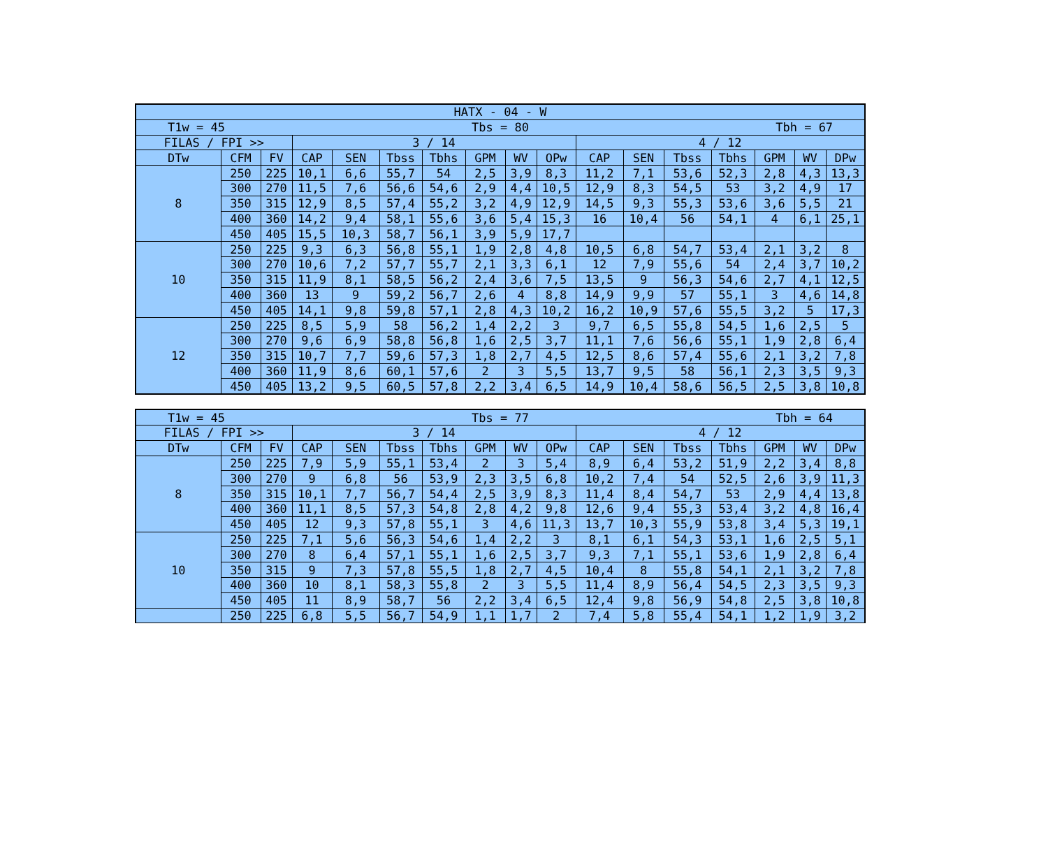| HATX - 04 - W | | | | | | | | | | | | | | | | |
| --- | --- | --- | --- | --- | --- | --- | --- | --- | --- | --- | --- | --- | --- | --- | --- | --- |
| T1w = 45 Tbs = 80 Tbh = 67 | | | | | | | | | | | | | | | | |
| FILAS / FPI >> | | | 3 / 14 | | | | | | | 4 / 12 | | | | | | |
| DTw | CFM | FV | CAP | SEN | Tbss | Tbhs | GPM | WV | OPw | CAP | SEN | Tbss | Tbhs | GPM | WV | DPw |
| 8 | 250 | 225 | 10,1 | 6,6 | 55,7 | 54 | 2,5 | 3,9 | 8,3 | 11,2 | 7,1 | 53,6 | 52,3 | 2,8 | 4,3 | 13,3 |
| | 300 | 270 | 11,5 | 7,6 | 56,6 | 54,6 | 2,9 | 4,4 | 10,5 | 12,9 | 8,3 | 54,5 | 53 | 3,2 | 4,9 | 17 |
| | 350 | 315 | 12,9 | 8,5 | 57,4 | 55,2 | 3,2 | 4,9 | 12,9 | 14,5 | 9,3 | 55,3 | 53,6 | 3,6 | 5,5 | 21 |
| | 400 | 360 | 14,2 | 9,4 | 58,1 | 55,6 | 3,6 | 5,4 | 15,3 | 16 | 10,4 | 56 | 54,1 | 4 | 6,1 | 25,1 |
| | 450 | 405 | 15,5 | 10,3 | 58,7 | 56,1 | 3,9 | 5,9 | 17,7 | | | | | | | |
| 10 | 250 | 225 | 9,3 | 6,3 | 56,8 | 55,1 | 1,9 | 2,8 | 4,8 | 10,5 | 6,8 | 54,7 | 53,4 | 2,1 | 3,2 | 8 |
| | 300 | 270 | 10,6 | 7,2 | 57,7 | 55,7 | 2,1 | 3,3 | 6,1 | 12 | 7,9 | 55,6 | 54 | 2,4 | 3,7 | 10,2 |
| | 350 | 315 | 11,9 | 8,1 | 58,5 | 56,2 | 2,4 | 3,6 | 7,5 | 13,5 | 9 | 56,3 | 54,6 | 2,7 | 4,1 | 12,5 |
| | 400 | 360 | 13 | 9 | 59,2 | 56,7 | 2,6 | 4 | 8,8 | 14,9 | 9,9 | 57 | 55,1 | 3 | 4,6 | 14,8 |
| | 450 | 405 | 14,1 | 9,8 | 59,8 | 57,1 | 2,8 | 4,3 | 10,2 | 16,2 | 10,9 | 57,6 | 55,5 | 3,2 | 5 | 17,3 |
| 12 | 250 | 225 | 8,5 | 5,9 | 58 | 56,2 | 1,4 | 2,2 | 3 | 9,7 | 6,5 | 55,8 | 54,5 | 1,6 | 2,5 | 5 |
| | 300 | 270 | 9,6 | 6,9 | 58,8 | 56,8 | 1,6 | 2,5 | 3,7 | 11,1 | 7,6 | 56,6 | 55,1 | 1,9 | 2,8 | 6,4 |
| | 350 | 315 | 10,7 | 7,7 | 59,6 | 57,3 | 1,8 | 2,7 | 4,5 | 12,5 | 8,6 | 57,4 | 55,6 | 2,1 | 3,2 | 7,8 |
| | 400 | 360 | 11,9 | 8,6 | 60,1 | 57,6 | 2 | 3 | 5,5 | 13,7 | 9,5 | 58 | 56,1 | 2,3 | 3,5 | 9,3 |
| | 450 | 405 | 13,2 | 9,5 | 60,5 | 57,8 | 2,2 | 3,4 | 6,5 | 14,9 | 10,4 | 58,6 | 56,5 | 2,5 | 3,8 | 10,8 |
| T1w = 45 Tbs = 77 Tbh = 64 | | | | | | | | | | | | | | | | |
| FILAS / FPI >> | | | 3 / 14 | | | | | | | 4 / 12 | | | | | | |
| DTw | CFM | FV | CAP | SEN | Tbss | Tbhs | GPM | WV | OPw | CAP | SEN | Tbss | Tbhs | GPM | WV | DPw |
| 8 | 250 | 225 | 7,9 | 5,9 | 55,1 | 53,4 | 2 | 3 | 5,4 | 8,9 | 6,4 | 53,2 | 51,9 | 2,2 | 3,4 | 8,8 |
| | 300 | 270 | 9 | 6,8 | 56 | 53,9 | 2,3 | 3,5 | 6,8 | 10,2 | 7,4 | 54 | 52,5 | 2,6 | 3,9 | 11,3 |
| | 350 | 315 | 10,1 | 7,7 | 56,7 | 54,4 | 2,5 | 3,9 | 8,3 | 11,4 | 8,4 | 54,7 | 53 | 2,9 | 4,4 | 13,8 |
| | 400 | 360 | 11,1 | 8,5 | 57,3 | 54,8 | 2,8 | 4,2 | 9,8 | 12,6 | 9,4 | 55,3 | 53,4 | 3,2 | 4,8 | 16,4 |
| | 450 | 405 | 12 | 9,3 | 57,8 | 55,1 | 3 | 4,6 | 11,3 | 13,7 | 10,3 | 55,9 | 53,8 | 3,4 | 5,3 | 19,1 |
| 10 | 250 | 225 | 7,1 | 5,6 | 56,3 | 54,6 | 1,4 | 2,2 | 3 | 8,1 | 6,1 | 54,3 | 53,1 | 1,6 | 2,5 | 5,1 |
| | 300 | 270 | 8 | 6,4 | 57,1 | 55,1 | 1,6 | 2,5 | 3,7 | 9,3 | 7,1 | 55,1 | 53,6 | 1,9 | 2,8 | 6,4 |
| | 350 | 315 | 9 | 7,3 | 57,8 | 55,5 | 1,8 | 2,7 | 4,5 | 10,4 | 8 | 55,8 | 54,1 | 2,1 | 3,2 | 7,8 |
| | 400 | 360 | 10 | 8,1 | 58,3 | 55,8 | 2 | 3 | 5,5 | 11,4 | 8,9 | 56,4 | 54,5 | 2,3 | 3,5 | 9,3 |
| | 450 | 405 | 11 | 8,9 | 58,7 | 56 | 2,2 | 3,4 | 6,5 | 12,4 | 9,8 | 56,9 | 54,8 | 2,5 | 3,8 | 10,8 |
| | 250 | 225 | 6,8 | 5,5 | 56,7 | 54,9 | 1,1 | 1,7 | 2 | 7,4 | 5,8 | 55,4 | 54,1 | 1,2 | 1,9 | 3,2 |